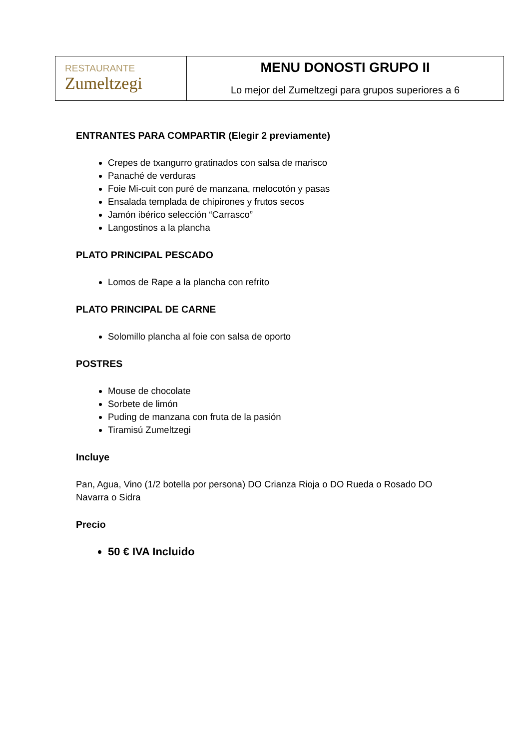| RESTAURANTE Zumeltzegi | MENU DONOSTI GRUPO II Lo mejor del Zumeltzegi para grupos superiores a 6 |
ENTRANTES PARA COMPARTIR (Elegir 2 previamente)
Crepes de txangurro gratinados con salsa de marisco
Panaché de verduras
Foie Mi-cuit con puré de manzana, melocotón y pasas
Ensalada templada de chipirones y frutos secos
Jamón ibérico selección “Carrasco”
Langostinos a la plancha
PLATO PRINCIPAL PESCADO
Lomos de Rape a la plancha con refrito
PLATO PRINCIPAL DE CARNE
Solomillo plancha al foie con salsa de oporto
POSTRES
Mouse de chocolate
Sorbete de limón
Puding de manzana con fruta de la pasión
Tiramisú Zumeltzegi
Incluye
Pan, Agua, Vino (1/2 botella por persona) DO Crianza Rioja o DO Rueda o Rosado DO Navarra o Sidra
Precio
50 € IVA Incluido